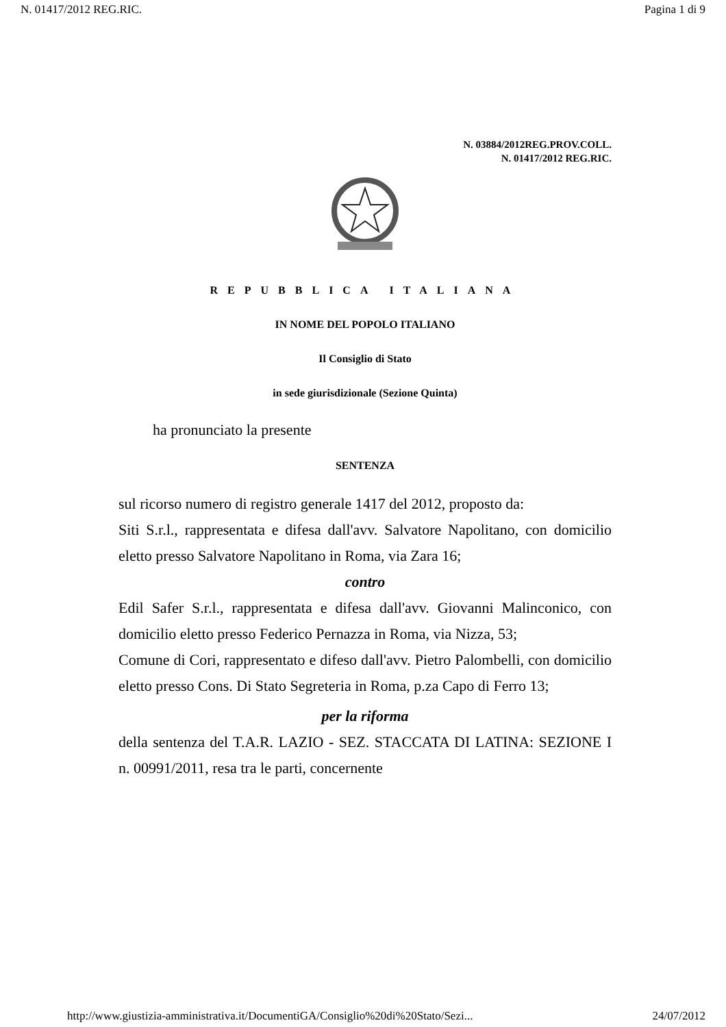N. 01417/2012 REG.RIC. Pagina 1 di 9
N. 03884/2012REG.PROV.COLL.
N. 01417/2012 REG.RIC.
REPUBBLICA ITALIANA
IN NOME DEL POPOLO ITALIANO
Il Consiglio di Stato
in sede giurisdizionale (Sezione Quinta)
ha pronunciato la presente
SENTENZA
sul ricorso numero di registro generale 1417 del 2012, proposto da:
Siti S.r.l., rappresentata e difesa dall'avv. Salvatore Napolitano, con domicilio eletto presso Salvatore Napolitano in Roma, via Zara 16;
contro
Edil Safer S.r.l., rappresentata e difesa dall'avv. Giovanni Malinconico, con domicilio eletto presso Federico Pernazza in Roma, via Nizza, 53;
Comune di Cori, rappresentato e difeso dall'avv. Pietro Palombelli, con domicilio eletto presso Cons. Di Stato Segreteria in Roma, p.za Capo di Ferro 13;
per la riforma
della sentenza del T.A.R. LAZIO - SEZ. STACCATA DI LATINA: SEZIONE I n. 00991/2011, resa tra le parti, concernente
http://www.giustizia-amministrativa.it/DocumentiGA/Consiglio%20di%20Stato/Sezi... 24/07/2012